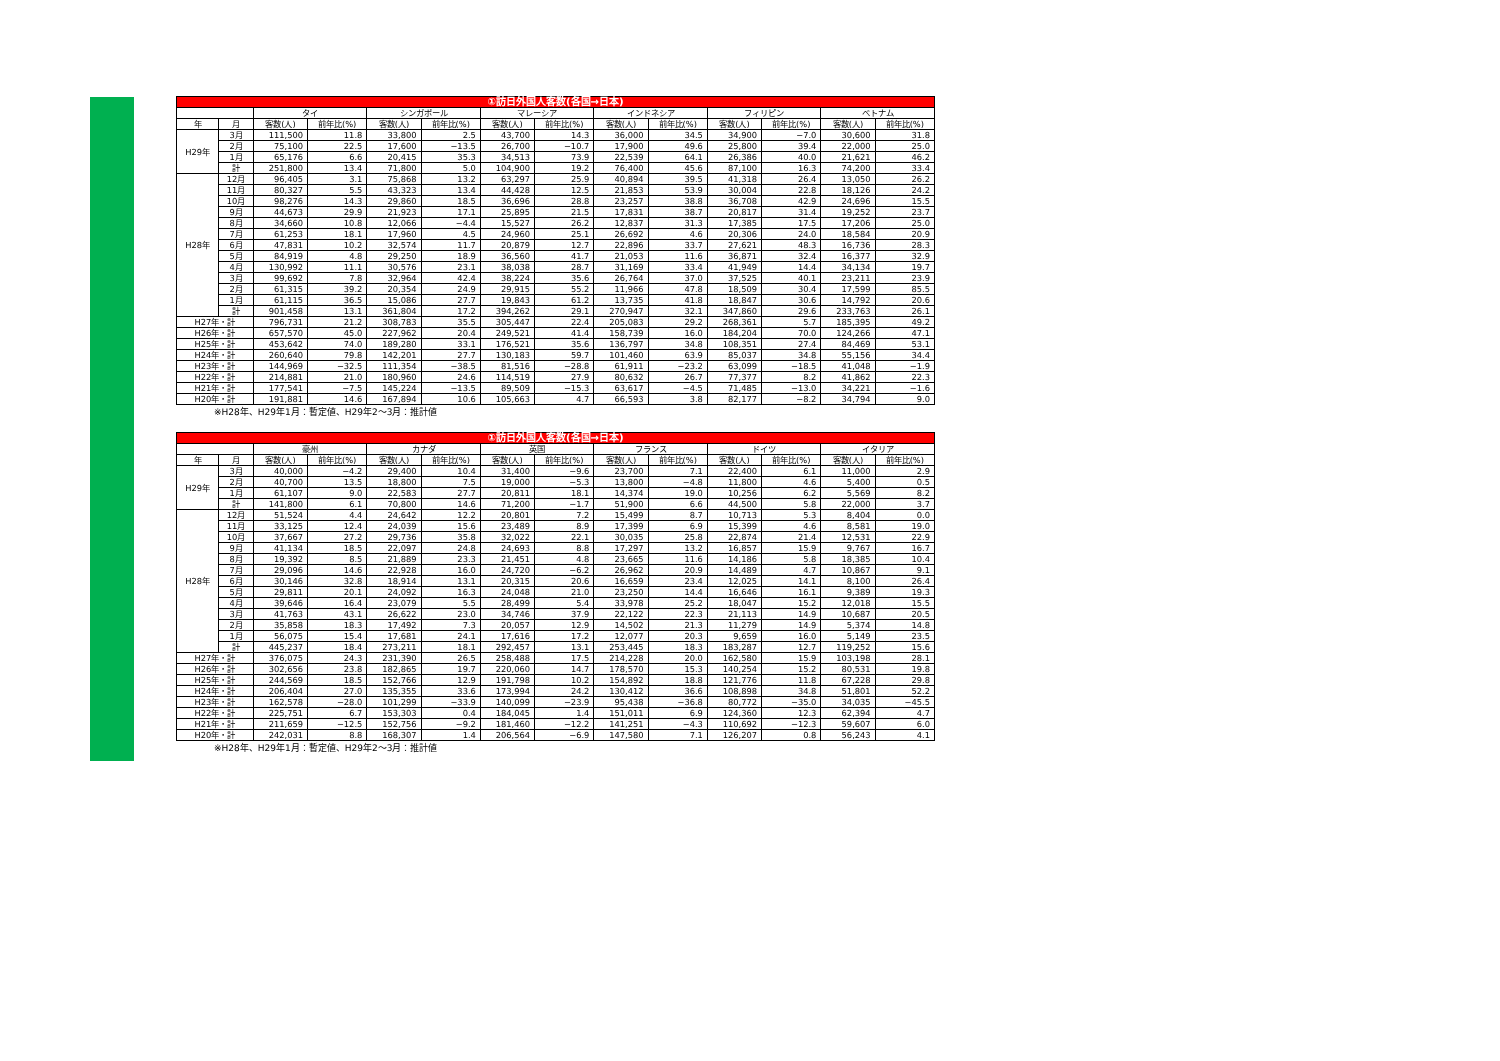| ①訪日外国人客数(各国→日本) | | | | | | | | | | | | | |
| --- | --- | --- | --- | --- | --- | --- | --- | --- | --- | --- | --- | --- | --- |
| | | タイ | | シンガポール | | マレーシア | | インドネシア | | フィリピン | | ベトナム | |
| 年 | 月 | 客数(人) | 前年比(%) | 客数(人) | 前年比(%) | 客数(人) | 前年比(%) | 客数(人) | 前年比(%) | 客数(人) | 前年比(%) | 客数(人) | 前年比(%) |
| H29年 | 3月 | 111,500 | 11.8 | 33,800 | 2.5 | 43,700 | 14.3 | 36,000 | 34.5 | 34,900 | −7.0 | 30,600 | 31.8 |
| | 2月 | 75,100 | 22.5 | 17,600 | −13.5 | 26,700 | −10.7 | 17,900 | 49.6 | 25,800 | 39.4 | 22,000 | 25.0 |
| | 1月 | 65,176 | 6.6 | 20,415 | 35.3 | 34,513 | 73.9 | 22,539 | 64.1 | 26,386 | 40.0 | 21,621 | 46.2 |
| | 計 | 251,800 | 13.4 | 71,800 | 5.0 | 104,900 | 19.2 | 76,400 | 45.6 | 87,100 | 16.3 | 74,200 | 33.4 |
| H28年 | 12月 | 96,405 | 3.1 | 75,868 | 13.2 | 63,297 | 25.9 | 40,894 | 39.5 | 41,318 | 26.4 | 13,050 | 26.2 |
| | 11月 | 80,327 | 5.5 | 43,323 | 13.4 | 44,428 | 12.5 | 21,853 | 53.9 | 30,004 | 22.8 | 18,126 | 24.2 |
| | 10月 | 98,276 | 14.3 | 29,860 | 18.5 | 36,696 | 28.8 | 23,257 | 38.8 | 36,708 | 42.9 | 24,696 | 15.5 |
| | 9月 | 44,673 | 29.9 | 21,923 | 17.1 | 25,895 | 21.5 | 17,831 | 38.7 | 20,817 | 31.4 | 19,252 | 23.7 |
| | 8月 | 34,660 | 10.8 | 12,066 | −4.4 | 15,527 | 26.2 | 12,837 | 31.3 | 17,385 | 17.5 | 17,206 | 25.0 |
| | 7月 | 61,253 | 18.1 | 17,960 | 4.5 | 24,960 | 25.1 | 26,692 | 4.6 | 20,306 | 24.0 | 18,584 | 20.9 |
| | 6月 | 47,831 | 10.2 | 32,574 | 11.7 | 20,879 | 12.7 | 22,896 | 33.7 | 27,621 | 48.3 | 16,736 | 28.3 |
| | 5月 | 84,919 | 4.8 | 29,250 | 18.9 | 36,560 | 41.7 | 21,053 | 11.6 | 36,871 | 32.4 | 16,377 | 32.9 |
| | 4月 | 130,992 | 11.1 | 30,576 | 23.1 | 38,038 | 28.7 | 31,169 | 33.4 | 41,949 | 14.4 | 34,134 | 19.7 |
| | 3月 | 99,692 | 7.8 | 32,964 | 42.4 | 38,224 | 35.6 | 26,764 | 37.0 | 37,525 | 40.1 | 23,211 | 23.9 |
| | 2月 | 61,315 | 39.2 | 20,354 | 24.9 | 29,915 | 55.2 | 11,966 | 47.8 | 18,509 | 30.4 | 17,599 | 85.5 |
| | 1月 | 61,115 | 36.5 | 15,086 | 27.7 | 19,843 | 61.2 | 13,735 | 41.8 | 18,847 | 30.6 | 14,792 | 20.6 |
| | 計 | 901,458 | 13.1 | 361,804 | 17.2 | 394,262 | 29.1 | 270,947 | 32.1 | 347,860 | 29.6 | 233,763 | 26.1 |
| H27年・計 | | 796,731 | 21.2 | 308,783 | 35.5 | 305,447 | 22.4 | 205,083 | 29.2 | 268,361 | 5.7 | 185,395 | 49.2 |
| H26年・計 | | 657,570 | 45.0 | 227,962 | 20.4 | 249,521 | 41.4 | 158,739 | 16.0 | 184,204 | 70.0 | 124,266 | 47.1 |
| H25年・計 | | 453,642 | 74.0 | 189,280 | 33.1 | 176,521 | 35.6 | 136,797 | 34.8 | 108,351 | 27.4 | 84,469 | 53.1 |
| H24年・計 | | 260,640 | 79.8 | 142,201 | 27.7 | 130,183 | 59.7 | 101,460 | 63.9 | 85,037 | 34.8 | 55,156 | 34.4 |
| H23年・計 | | 144,969 | −32.5 | 111,354 | −38.5 | 81,516 | −28.8 | 61,911 | −23.2 | 63,099 | −18.5 | 41,048 | −1.9 |
| H22年・計 | | 214,881 | 21.0 | 180,960 | 24.6 | 114,519 | 27.9 | 80,632 | 26.7 | 77,377 | 8.2 | 41,862 | 22.3 |
| H21年・計 | | 177,541 | −7.5 | 145,224 | −13.5 | 89,509 | −15.3 | 63,617 | −4.5 | 71,485 | −13.0 | 34,221 | −1.6 |
| H20年・計 | | 191,881 | 14.6 | 167,894 | 10.6 | 105,663 | 4.7 | 66,593 | 3.8 | 82,177 | −8.2 | 34,794 | 9.0 |
※H28年、H29年1月：暫定値、H29年2〜3月：推計値
| ①訪日外国人客数(各国→日本) | | | | | | | | | | | | | |
| --- | --- | --- | --- | --- | --- | --- | --- | --- | --- | --- | --- | --- | --- |
| | | 豪州 | | カナダ | | 英国 | | フランス | | ドイツ | | イタリア | |
| 年 | 月 | 客数(人) | 前年比(%) | 客数(人) | 前年比(%) | 客数(人) | 前年比(%) | 客数(人) | 前年比(%) | 客数(人) | 前年比(%) | 客数(人) | 前年比(%) |
| H29年 | 3月 | 40,000 | −4.2 | 29,400 | 10.4 | 31,400 | −9.6 | 23,700 | 7.1 | 22,400 | 6.1 | 11,000 | 2.9 |
| | 2月 | 40,700 | 13.5 | 18,800 | 7.5 | 19,000 | −5.3 | 13,800 | −4.8 | 11,800 | 4.6 | 5,400 | 0.5 |
| | 1月 | 61,107 | 9.0 | 22,583 | 27.7 | 20,811 | 18.1 | 14,374 | 19.0 | 10,256 | 6.2 | 5,569 | 8.2 |
| | 計 | 141,800 | 6.1 | 70,800 | 14.6 | 71,200 | −1.7 | 51,900 | 6.6 | 44,500 | 5.8 | 22,000 | 3.7 |
| H28年 | 12月 | 51,524 | 4.4 | 24,642 | 12.2 | 20,801 | 7.2 | 15,499 | 8.7 | 10,713 | 5.3 | 8,404 | 0.0 |
| | 11月 | 33,125 | 12.4 | 24,039 | 15.6 | 23,489 | 8.9 | 17,399 | 6.9 | 15,399 | 4.6 | 8,581 | 19.0 |
| | 10月 | 37,667 | 27.2 | 29,736 | 35.8 | 32,022 | 22.1 | 30,035 | 25.8 | 22,874 | 21.4 | 12,531 | 22.9 |
| | 9月 | 41,134 | 18.5 | 22,097 | 24.8 | 24,693 | 8.8 | 17,297 | 13.2 | 16,857 | 15.9 | 9,767 | 16.7 |
| | 8月 | 19,392 | 8.5 | 21,889 | 23.3 | 21,451 | 4.8 | 23,665 | 11.6 | 14,186 | 5.8 | 18,385 | 10.4 |
| | 7月 | 29,096 | 14.6 | 22,928 | 16.0 | 24,720 | −6.2 | 26,962 | 20.9 | 14,489 | 4.7 | 10,867 | 9.1 |
| | 6月 | 30,146 | 32.8 | 18,914 | 13.1 | 20,315 | 20.6 | 16,659 | 23.4 | 12,025 | 14.1 | 8,100 | 26.4 |
| | 5月 | 29,811 | 20.1 | 24,092 | 16.3 | 24,048 | 21.0 | 23,250 | 14.4 | 16,646 | 16.1 | 9,389 | 19.3 |
| | 4月 | 39,646 | 16.4 | 23,079 | 5.5 | 28,499 | 5.4 | 33,978 | 25.2 | 18,047 | 15.2 | 12,018 | 15.5 |
| | 3月 | 41,763 | 43.1 | 26,622 | 23.0 | 34,746 | 37.9 | 22,122 | 22.3 | 21,113 | 14.9 | 10,687 | 20.5 |
| | 2月 | 35,858 | 18.3 | 17,492 | 7.3 | 20,057 | 12.9 | 14,502 | 21.3 | 11,279 | 14.9 | 5,374 | 14.8 |
| | 1月 | 56,075 | 15.4 | 17,681 | 24.1 | 17,616 | 17.2 | 12,077 | 20.3 | 9,659 | 16.0 | 5,149 | 23.5 |
| | 計 | 445,237 | 18.4 | 273,211 | 18.1 | 292,457 | 13.1 | 253,445 | 18.3 | 183,287 | 12.7 | 119,252 | 15.6 |
| H27年・計 | | 376,075 | 24.3 | 231,390 | 26.5 | 258,488 | 17.5 | 214,228 | 20.0 | 162,580 | 15.9 | 103,198 | 28.1 |
| H26年・計 | | 302,656 | 23.8 | 182,865 | 19.7 | 220,060 | 14.7 | 178,570 | 15.3 | 140,254 | 15.2 | 80,531 | 19.8 |
| H25年・計 | | 244,569 | 18.5 | 152,766 | 12.9 | 191,798 | 10.2 | 154,892 | 18.8 | 121,776 | 11.8 | 67,228 | 29.8 |
| H24年・計 | | 206,404 | 27.0 | 135,355 | 33.6 | 173,994 | 24.2 | 130,412 | 36.6 | 108,898 | 34.8 | 51,801 | 52.2 |
| H23年・計 | | 162,578 | −28.0 | 101,299 | −33.9 | 140,099 | −23.9 | 95,438 | −36.8 | 80,772 | −35.0 | 34,035 | −45.5 |
| H22年・計 | | 225,751 | 6.7 | 153,303 | 0.4 | 184,045 | 1.4 | 151,011 | 6.9 | 124,360 | 12.3 | 62,394 | 4.7 |
| H21年・計 | | 211,659 | −12.5 | 152,756 | −9.2 | 181,460 | −12.2 | 141,251 | −4.3 | 110,692 | −12.3 | 59,607 | 6.0 |
| H20年・計 | | 242,031 | 8.8 | 168,307 | 1.4 | 206,564 | −6.9 | 147,580 | 7.1 | 126,207 | 0.8 | 56,243 | 4.1 |
※H28年、H29年1月：暫定値、H29年2〜3月：推計値